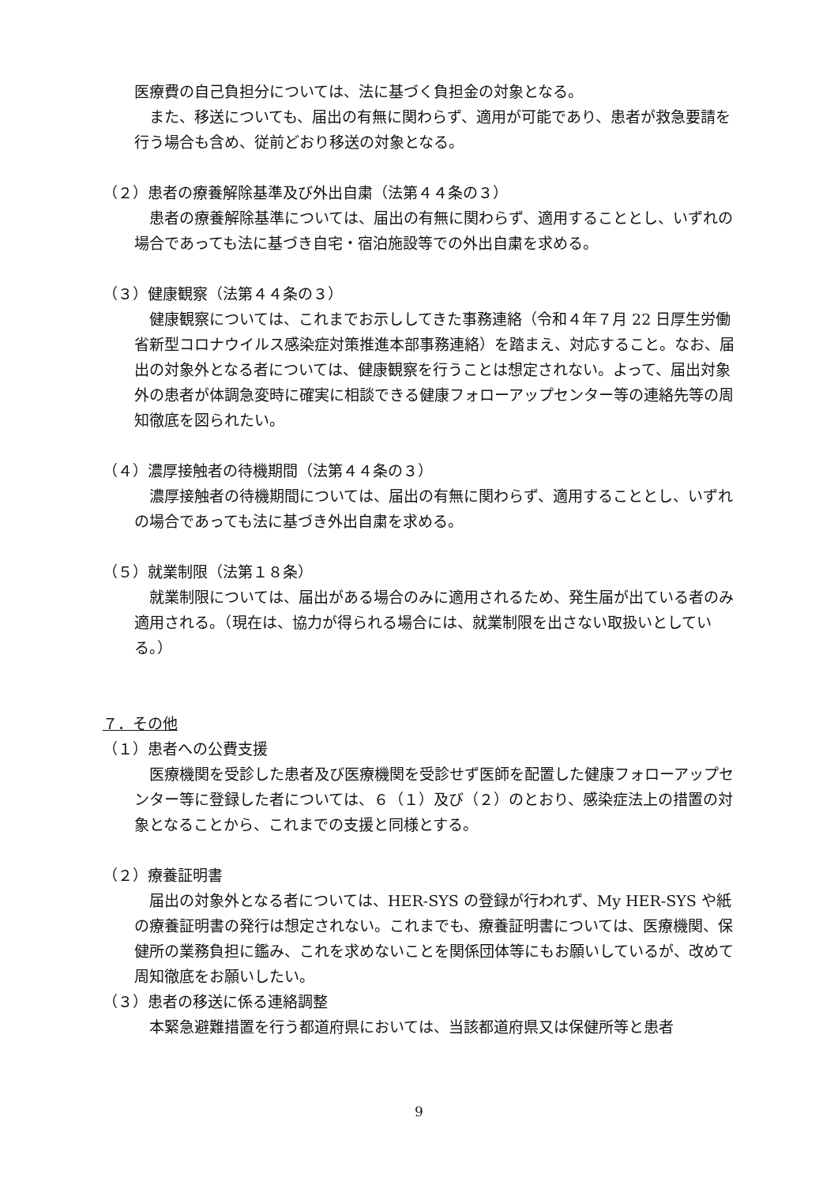医療費の自己負担分については、法に基づく負担金の対象となる。
また、移送についても、届出の有無に関わらず、適用が可能であり、患者が救急要請を行う場合も含め、従前どおり移送の対象となる。
（２）患者の療養解除基準及び外出自粛（法第４４条の３）
患者の療養解除基準については、届出の有無に関わらず、適用することとし、いずれの場合であっても法に基づき自宅・宿泊施設等での外出自粛を求める。
（３）健康観察（法第４４条の３）
健康観察については、これまでお示ししてきた事務連絡（令和４年７月 22 日厚生労働省新型コロナウイルス感染症対策推進本部事務連絡）を踏まえ、対応すること。なお、届出の対象外となる者については、健康観察を行うことは想定されない。よって、届出対象外の患者が体調急変時に確実に相談できる健康フォローアップセンター等の連絡先等の周知徹底を図られたい。
（４）濃厚接触者の待機期間（法第４４条の３）
濃厚接触者の待機期間については、届出の有無に関わらず、適用することとし、いずれの場合であっても法に基づき外出自粛を求める。
（５）就業制限（法第１８条）
就業制限については、届出がある場合のみに適用されるため、発生届が出ている者のみ適用される。（現在は、協力が得られる場合には、就業制限を出さない取扱いとしている。）
７．その他
（１）患者への公費支援
医療機関を受診した患者及び医療機関を受診せず医師を配置した健康フォローアップセンター等に登録した者については、６（１）及び（２）のとおり、感染症法上の措置の対象となることから、これまでの支援と同様とする。
（２）療養証明書
届出の対象外となる者については、HER-SYS の登録が行われず、My HER-SYS や紙の療養証明書の発行は想定されない。これまでも、療養証明書については、医療機関、保健所の業務負担に鑑み、これを求めないことを関係団体等にもお願いしているが、改めて周知徹底をお願いしたい。
（３）患者の移送に係る連絡調整
本緊急避難措置を行う都道府県においては、当該都道府県又は保健所等と患者
9